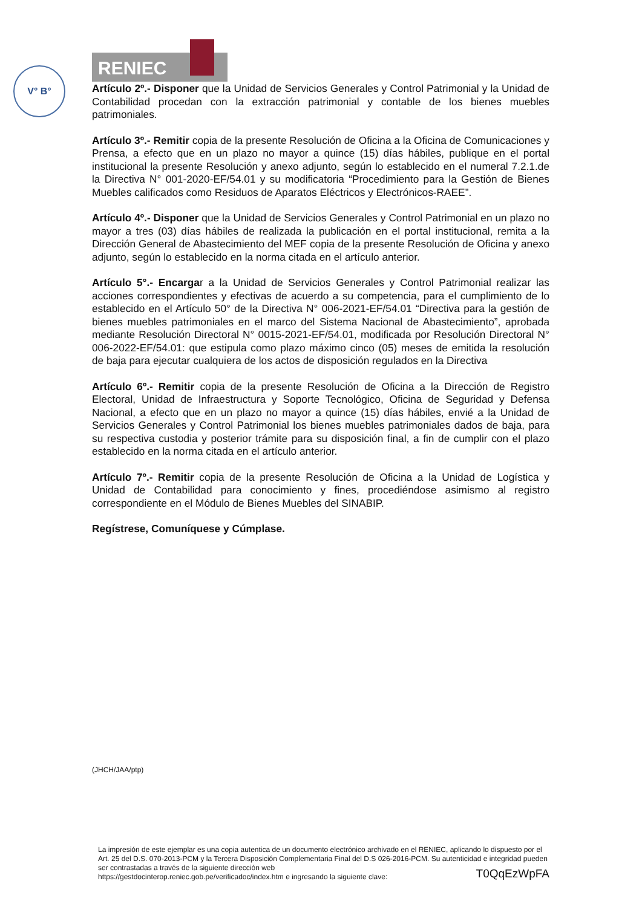RENIEC
V° B°
Artículo 2º.- Disponer que la Unidad de Servicios Generales y Control Patrimonial y la Unidad de Contabilidad procedan con la extracción patrimonial y contable de los bienes muebles patrimoniales.
Artículo 3º.- Remitir copia de la presente Resolución de Oficina a la Oficina de Comunicaciones y Prensa, a efecto que en un plazo no mayor a quince (15) días hábiles, publique en el portal institucional la presente Resolución y anexo adjunto, según lo establecido en el numeral 7.2.1.de la Directiva N° 001-2020-EF/54.01 y su modificatoria “Procedimiento para la Gestión de Bienes Muebles calificados como Residuos de Aparatos Eléctricos y Electrónicos-RAEE”.
Artículo 4º.- Disponer que la Unidad de Servicios Generales y Control Patrimonial en un plazo no mayor a tres (03) días hábiles de realizada la publicación en el portal institucional, remita a la Dirección General de Abastecimiento del MEF copia de la presente Resolución de Oficina y anexo adjunto, según lo establecido en la norma citada en el artículo anterior.
Artículo 5°.- Encargar a la Unidad de Servicios Generales y Control Patrimonial realizar las acciones correspondientes y efectivas de acuerdo a su competencia, para el cumplimiento de lo establecido en el Artículo 50° de la Directiva N° 006-2021-EF/54.01 “Directiva para la gestión de bienes muebles patrimoniales en el marco del Sistema Nacional de Abastecimiento”, aprobada mediante Resolución Directoral N° 0015-2021-EF/54.01, modificada por Resolución Directoral N° 006-2022-EF/54.01: que estipula como plazo máximo cinco (05) meses de emitida la resolución de baja para ejecutar cualquiera de los actos de disposición regulados en la Directiva
Artículo 6º.- Remitir copia de la presente Resolución de Oficina a la Dirección de Registro Electoral, Unidad de Infraestructura y Soporte Tecnológico, Oficina de Seguridad y Defensa Nacional, a efecto que en un plazo no mayor a quince (15) días hábiles, envié a la Unidad de Servicios Generales y Control Patrimonial los bienes muebles patrimoniales dados de baja, para su respectiva custodia y posterior trámite para su disposición final, a fin de cumplir con el plazo establecido en la norma citada en el artículo anterior.
Artículo 7º.- Remitir copia de la presente Resolución de Oficina a la Unidad de Logística y Unidad de Contabilidad para conocimiento y fines, procediéndose asimismo al registro correspondiente en el Módulo de Bienes Muebles del SINABIP.
Regístrese, Comuníquese y Cúmplase.
(JHCH/JAA/ptp)
La impresión de este ejemplar es una copia autentica de un documento electrónico archivado en el RENIEC, aplicando lo dispuesto por el Art. 25 del D.S. 070-2013-PCM y la Tercera Disposición Complementaria Final del D.S 026-2016-PCM. Su autenticidad e integridad pueden ser contrastadas a través de la siguiente dirección web
https://gestdocinterop.reniec.gob.pe/verificadoc/index.htm e ingresando la siguiente clave: T0QqEzWpFA